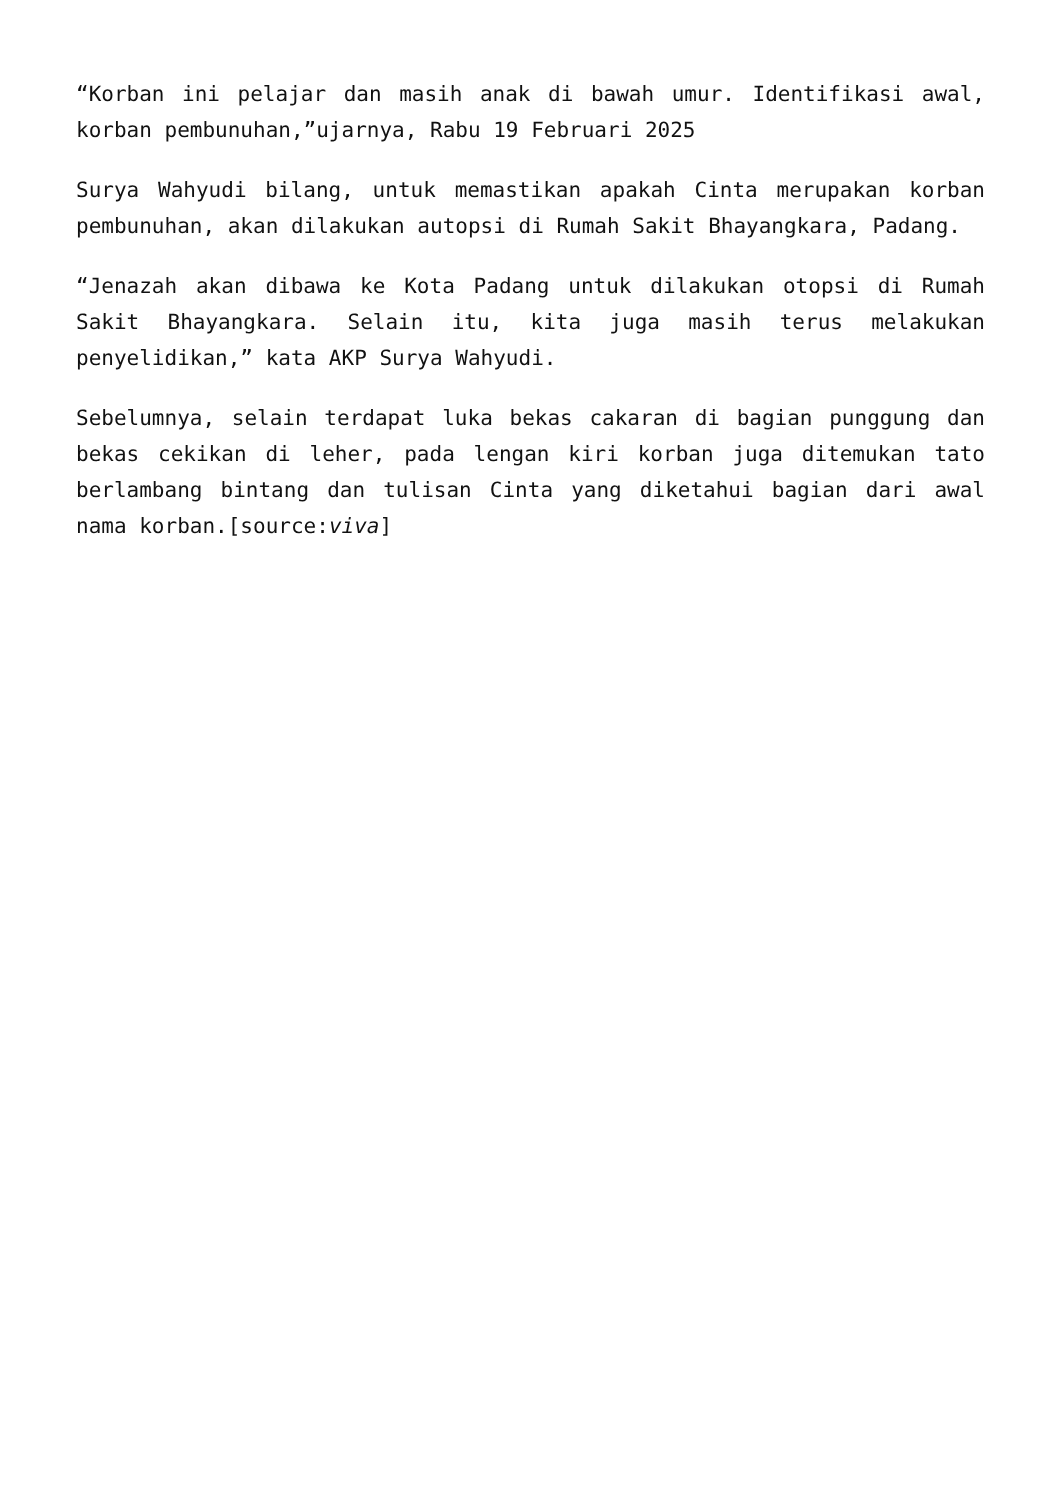“Korban ini pelajar dan masih anak di bawah umur. Identifikasi awal, korban pembunuhan,”ujarnya, Rabu 19 Februari 2025
Surya Wahyudi bilang, untuk memastikan apakah Cinta merupakan korban pembunuhan, akan dilakukan autopsi di Rumah Sakit Bhayangkara, Padang.
“Jenazah akan dibawa ke Kota Padang untuk dilakukan otopsi di Rumah Sakit Bhayangkara. Selain itu, kita juga masih terus melakukan penyelidikan,” kata AKP Surya Wahyudi.
Sebelumnya, selain terdapat luka bekas cakaran di bagian punggung dan bekas cekikan di leher, pada lengan kiri korban juga ditemukan tato berlambang bintang dan tulisan Cinta yang diketahui bagian dari awal nama korban.[source:viva]